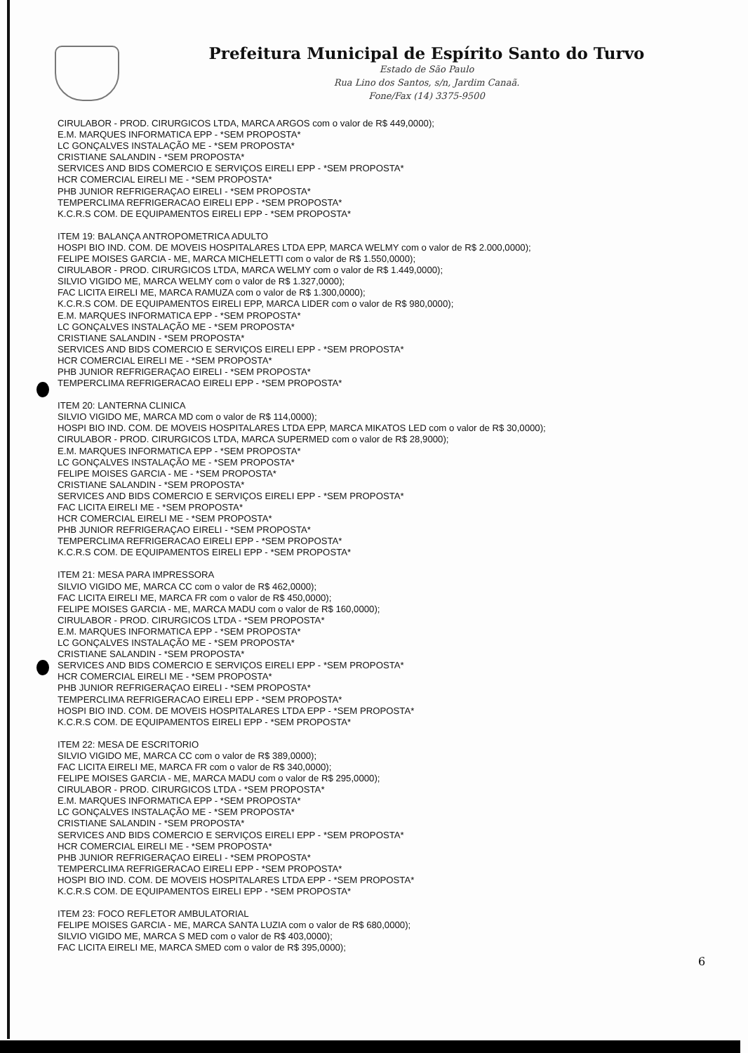Prefeitura Municipal de Espírito Santo do Turvo
Estado de São Paulo
Rua Lino dos Santos, s/n, Jardim Canaã.
Fone/Fax (14) 3375-9500
CIRULABOR - PROD. CIRURGICOS LTDA, MARCA ARGOS com o valor de R$ 449,0000);
E.M. MARQUES INFORMATICA EPP - *SEM PROPOSTA*
LC GONÇALVES INSTALAÇÃO ME - *SEM PROPOSTA*
CRISTIANE SALANDIN - *SEM PROPOSTA*
SERVICES AND BIDS COMERCIO E SERVIÇOS EIRELI EPP - *SEM PROPOSTA*
HCR COMERCIAL EIRELI ME - *SEM PROPOSTA*
PHB JUNIOR REFRIGERAÇAO EIRELI - *SEM PROPOSTA*
TEMPERCLIMA REFRIGERACAO EIRELI EPP - *SEM PROPOSTA*
K.C.R.S COM. DE EQUIPAMENTOS EIRELI EPP - *SEM PROPOSTA*
ITEM 19: BALANÇA ANTROPOMETRICA ADULTO
HOSPI BIO IND. COM. DE MOVEIS HOSPITALARES LTDA EPP, MARCA WELMY com o valor de R$ 2.000,0000);
FELIPE MOISES GARCIA - ME, MARCA MICHELETTI com o valor de R$ 1.550,0000);
CIRULABOR - PROD. CIRURGICOS LTDA, MARCA WELMY com o valor de R$ 1.449,0000);
SILVIO VIGIDO ME, MARCA WELMY com o valor de R$ 1.327,0000);
FAC LICITA EIRELI ME, MARCA RAMUZA com o valor de R$ 1.300,0000);
K.C.R.S COM. DE EQUIPAMENTOS EIRELI EPP, MARCA LIDER com o valor de R$ 980,0000);
E.M. MARQUES INFORMATICA EPP - *SEM PROPOSTA*
LC GONÇALVES INSTALAÇÃO ME - *SEM PROPOSTA*
CRISTIANE SALANDIN - *SEM PROPOSTA*
SERVICES AND BIDS COMERCIO E SERVIÇOS EIRELI EPP - *SEM PROPOSTA*
HCR COMERCIAL EIRELI ME - *SEM PROPOSTA*
PHB JUNIOR REFRIGERAÇAO EIRELI - *SEM PROPOSTA*
TEMPERCLIMA REFRIGERACAO EIRELI EPP - *SEM PROPOSTA*
ITEM 20: LANTERNA CLINICA
SILVIO VIGIDO ME, MARCA MD com o valor de R$ 114,0000);
HOSPI BIO IND. COM. DE MOVEIS HOSPITALARES LTDA EPP, MARCA MIKATOS LED com o valor de R$ 30,0000);
CIRULABOR - PROD. CIRURGICOS LTDA, MARCA SUPERMED com o valor de R$ 28,9000);
E.M. MARQUES INFORMATICA EPP - *SEM PROPOSTA*
LC GONÇALVES INSTALAÇÃO ME - *SEM PROPOSTA*
FELIPE MOISES GARCIA - ME - *SEM PROPOSTA*
CRISTIANE SALANDIN - *SEM PROPOSTA*
SERVICES AND BIDS COMERCIO E SERVIÇOS EIRELI EPP - *SEM PROPOSTA*
FAC LICITA EIRELI ME - *SEM PROPOSTA*
HCR COMERCIAL EIRELI ME - *SEM PROPOSTA*
PHB JUNIOR REFRIGERAÇAO EIRELI - *SEM PROPOSTA*
TEMPERCLIMA REFRIGERACAO EIRELI EPP - *SEM PROPOSTA*
K.C.R.S COM. DE EQUIPAMENTOS EIRELI EPP - *SEM PROPOSTA*
ITEM 21: MESA PARA IMPRESSORA
SILVIO VIGIDO ME, MARCA CC com o valor de R$ 462,0000);
FAC LICITA EIRELI ME, MARCA FR com o valor de R$ 450,0000);
FELIPE MOISES GARCIA - ME, MARCA MADU com o valor de R$ 160,0000);
CIRULABOR - PROD. CIRURGICOS LTDA - *SEM PROPOSTA*
E.M. MARQUES INFORMATICA EPP - *SEM PROPOSTA*
LC GONÇALVES INSTALAÇÃO ME - *SEM PROPOSTA*
CRISTIANE SALANDIN - *SEM PROPOSTA*
SERVICES AND BIDS COMERCIO E SERVIÇOS EIRELI EPP - *SEM PROPOSTA*
HCR COMERCIAL EIRELI ME - *SEM PROPOSTA*
PHB JUNIOR REFRIGERAÇAO EIRELI - *SEM PROPOSTA*
TEMPERCLIMA REFRIGERACAO EIRELI EPP - *SEM PROPOSTA*
HOSPI BIO IND. COM. DE MOVEIS HOSPITALARES LTDA EPP - *SEM PROPOSTA*
K.C.R.S COM. DE EQUIPAMENTOS EIRELI EPP - *SEM PROPOSTA*
ITEM 22: MESA DE ESCRITORIO
SILVIO VIGIDO ME, MARCA CC com o valor de R$ 389,0000);
FAC LICITA EIRELI ME, MARCA FR com o valor de R$ 340,0000);
FELIPE MOISES GARCIA - ME, MARCA MADU com o valor de R$ 295,0000);
CIRULABOR - PROD. CIRURGICOS LTDA - *SEM PROPOSTA*
E.M. MARQUES INFORMATICA EPP - *SEM PROPOSTA*
LC GONÇALVES INSTALAÇÃO ME - *SEM PROPOSTA*
CRISTIANE SALANDIN - *SEM PROPOSTA*
SERVICES AND BIDS COMERCIO E SERVIÇOS EIRELI EPP - *SEM PROPOSTA*
HCR COMERCIAL EIRELI ME - *SEM PROPOSTA*
PHB JUNIOR REFRIGERAÇAO EIRELI - *SEM PROPOSTA*
TEMPERCLIMA REFRIGERACAO EIRELI EPP - *SEM PROPOSTA*
HOSPI BIO IND. COM. DE MOVEIS HOSPITALARES LTDA EPP - *SEM PROPOSTA*
K.C.R.S COM. DE EQUIPAMENTOS EIRELI EPP - *SEM PROPOSTA*
ITEM 23: FOCO REFLETOR AMBULATORIAL
FELIPE MOISES GARCIA - ME, MARCA SANTA LUZIA com o valor de R$ 680,0000);
SILVIO VIGIDO ME, MARCA S MED com o valor de R$ 403,0000);
FAC LICITA EIRELI ME, MARCA SMED com o valor de R$ 395,0000);
6